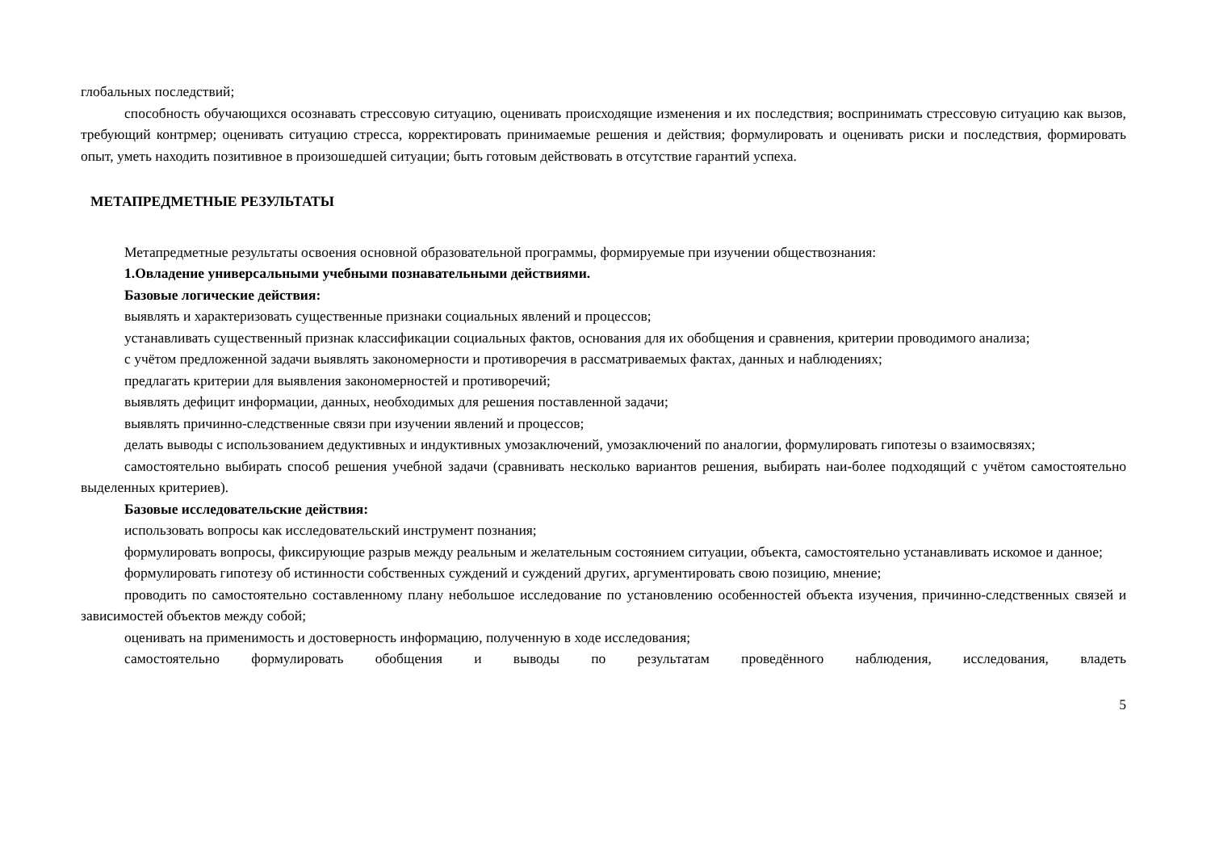глобальных последствий;
способность обучающихся осознавать стрессовую ситуацию, оценивать происходящие изменения и их последствия; воспринимать стрессовую ситуацию как вызов, требующий контрмер; оценивать ситуацию стресса, корректировать принимаемые решения и действия; формулировать и оценивать риски и последствия, формировать опыт, уметь находить позитивное в произошедшей ситуации; быть готовым действовать в отсутствие гарантий успеха.
МЕТАПРЕДМЕТНЫЕ РЕЗУЛЬТАТЫ
Метапредметные результаты освоения основной образовательной программы, формируемые при изучении обществознания:
1.Овладение универсальными учебными познавательными действиями.
Базовые логические действия:
выявлять и характеризовать существенные признаки социальных явлений и процессов;
устанавливать существенный признак классификации социальных фактов, основания для их обобщения и сравнения, критерии проводимого анализа;
с учётом предложенной задачи выявлять закономерности и противоречия в рассматриваемых фактах, данных и наблюдениях;
предлагать критерии для выявления закономерностей и противоречий;
выявлять дефицит информации, данных, необходимых для решения поставленной задачи;
выявлять причинно-следственные связи при изучении явлений и процессов;
делать выводы с использованием дедуктивных и индуктивных умозаключений, умозаключений по аналогии, формулировать гипотезы о взаимосвязях;
самостоятельно выбирать способ решения учебной задачи (сравнивать несколько вариантов решения, выбирать наи-более подходящий с учётом самостоятельно выделенных критериев).
Базовые исследовательские действия:
использовать вопросы как исследовательский инструмент познания;
формулировать вопросы, фиксирующие разрыв между реальным и желательным состоянием ситуации, объекта, самостоятельно устанавливать искомое и данное;
формулировать гипотезу об истинности собственных суждений и суждений других, аргументировать свою позицию, мнение;
проводить по самостоятельно составленному плану небольшое исследование по установлению особенностей объекта изучения, причинно-следственных связей и зависимостей объектов между собой;
оценивать на применимость и достоверность информацию, полученную в ходе исследования;
самостоятельно формулировать обобщения и выводы по результатам проведённого наблюдения, исследования, владеть
5